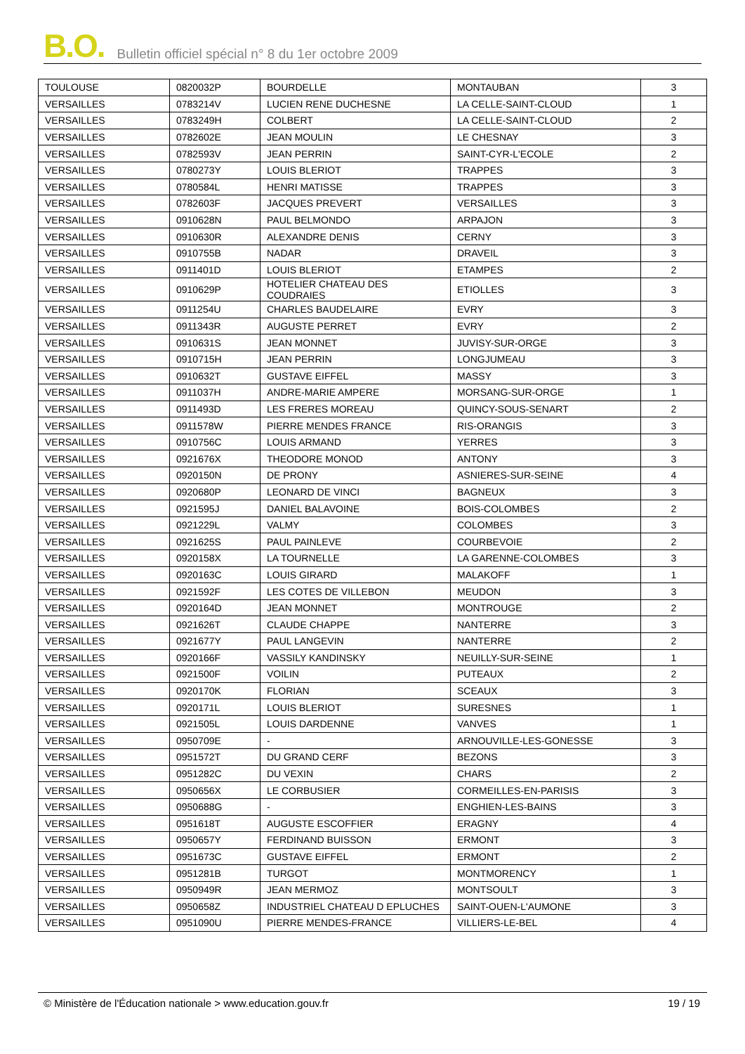B.O. Bulletin officiel spécial n° 8 du 1er octobre 2009
| TOULOUSE | 0820032P | BOURDELLE | MONTAUBAN | 3 |
| VERSAILLES | 0783214V | LUCIEN RENE DUCHESNE | LA CELLE-SAINT-CLOUD | 1 |
| VERSAILLES | 0783249H | COLBERT | LA CELLE-SAINT-CLOUD | 2 |
| VERSAILLES | 0782602E | JEAN MOULIN | LE CHESNAY | 3 |
| VERSAILLES | 0782593V | JEAN PERRIN | SAINT-CYR-L'ECOLE | 2 |
| VERSAILLES | 0780273Y | LOUIS BLERIOT | TRAPPES | 3 |
| VERSAILLES | 0780584L | HENRI MATISSE | TRAPPES | 3 |
| VERSAILLES | 0782603F | JACQUES PREVERT | VERSAILLES | 3 |
| VERSAILLES | 0910628N | PAUL BELMONDO | ARPAJON | 3 |
| VERSAILLES | 0910630R | ALEXANDRE DENIS | CERNY | 3 |
| VERSAILLES | 0910755B | NADAR | DRAVEIL | 3 |
| VERSAILLES | 0911401D | LOUIS BLERIOT | ETAMPES | 2 |
| VERSAILLES | 0910629P | HOTELIER CHATEAU DES COUDRAIES | ETIOLLES | 3 |
| VERSAILLES | 0911254U | CHARLES BAUDELAIRE | EVRY | 3 |
| VERSAILLES | 0911343R | AUGUSTE PERRET | EVRY | 2 |
| VERSAILLES | 0910631S | JEAN MONNET | JUVISY-SUR-ORGE | 3 |
| VERSAILLES | 0910715H | JEAN PERRIN | LONGJUMEAU | 3 |
| VERSAILLES | 0910632T | GUSTAVE EIFFEL | MASSY | 3 |
| VERSAILLES | 0911037H | ANDRE-MARIE AMPERE | MORSANG-SUR-ORGE | 1 |
| VERSAILLES | 0911493D | LES FRERES MOREAU | QUINCY-SOUS-SENART | 2 |
| VERSAILLES | 0911578W | PIERRE MENDES FRANCE | RIS-ORANGIS | 3 |
| VERSAILLES | 0910756C | LOUIS ARMAND | YERRES | 3 |
| VERSAILLES | 0921676X | THEODORE MONOD | ANTONY | 3 |
| VERSAILLES | 0920150N | DE PRONY | ASNIERES-SUR-SEINE | 4 |
| VERSAILLES | 0920680P | LEONARD DE VINCI | BAGNEUX | 3 |
| VERSAILLES | 0921595J | DANIEL BALAVOINE | BOIS-COLOMBES | 2 |
| VERSAILLES | 0921229L | VALMY | COLOMBES | 3 |
| VERSAILLES | 0921625S | PAUL PAINLEVE | COURBEVOIE | 2 |
| VERSAILLES | 0920158X | LA TOURNELLE | LA GARENNE-COLOMBES | 3 |
| VERSAILLES | 0920163C | LOUIS GIRARD | MALAKOFF | 1 |
| VERSAILLES | 0921592F | LES COTES DE VILLEBON | MEUDON | 3 |
| VERSAILLES | 0920164D | JEAN MONNET | MONTROUGE | 2 |
| VERSAILLES | 0921626T | CLAUDE CHAPPE | NANTERRE | 3 |
| VERSAILLES | 0921677Y | PAUL LANGEVIN | NANTERRE | 2 |
| VERSAILLES | 0920166F | VASSILY KANDINSKY | NEUILLY-SUR-SEINE | 1 |
| VERSAILLES | 0921500F | VOILIN | PUTEAUX | 2 |
| VERSAILLES | 0920170K | FLORIAN | SCEAUX | 3 |
| VERSAILLES | 0920171L | LOUIS BLERIOT | SURESNES | 1 |
| VERSAILLES | 0921505L | LOUIS DARDENNE | VANVES | 1 |
| VERSAILLES | 0950709E | - | ARNOUVILLE-LES-GONESSE | 3 |
| VERSAILLES | 0951572T | DU GRAND CERF | BEZONS | 3 |
| VERSAILLES | 0951282C | DU VEXIN | CHARS | 2 |
| VERSAILLES | 0950656X | LE CORBUSIER | CORMEILLES-EN-PARISIS | 3 |
| VERSAILLES | 0950688G | - | ENGHIEN-LES-BAINS | 3 |
| VERSAILLES | 0951618T | AUGUSTE ESCOFFIER | ERAGNY | 4 |
| VERSAILLES | 0950657Y | FERDINAND BUISSON | ERMONT | 3 |
| VERSAILLES | 0951673C | GUSTAVE EIFFEL | ERMONT | 2 |
| VERSAILLES | 0951281B | TURGOT | MONTMORENCY | 1 |
| VERSAILLES | 0950949R | JEAN MERMOZ | MONTSOULT | 3 |
| VERSAILLES | 0950658Z | INDUSTRIEL CHATEAU D EPLUCHES | SAINT-OUEN-L'AUMONE | 3 |
| VERSAILLES | 0951090U | PIERRE MENDES-FRANCE | VILLIERS-LE-BEL | 4 |
© Ministère de l'Éducation nationale > www.education.gouv.fr 19 / 19